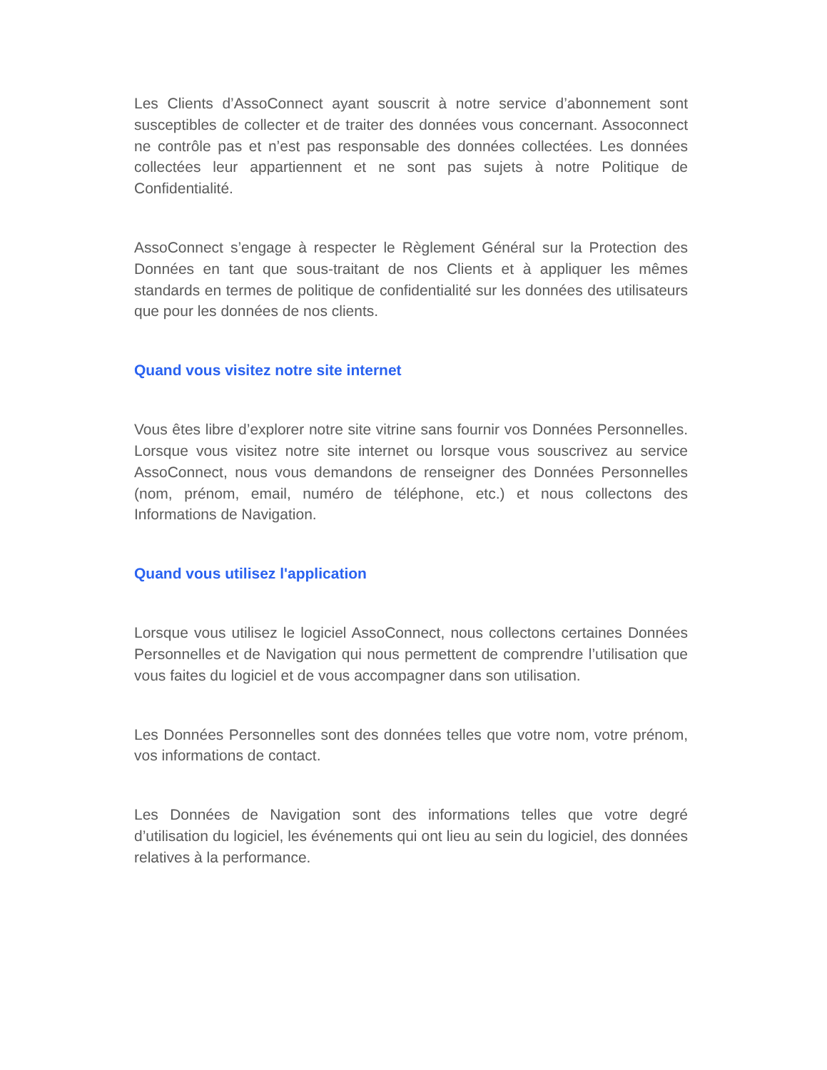Les Clients d’AssoConnect ayant souscrit à notre service d’abonnement sont susceptibles de collecter et de traiter des données vous concernant. Assoconnect ne contrôle pas et n’est pas responsable des données collectées. Les données collectées leur appartiennent et ne sont pas sujets à notre Politique de Confidentialité.
AssoConnect s’engage à respecter le Règlement Général sur la Protection des Données en tant que sous-traitant de nos Clients et à appliquer les mêmes standards en termes de politique de confidentialité sur les données des utilisateurs que pour les données de nos clients.
Quand vous visitez notre site internet
Vous êtes libre d’explorer notre site vitrine sans fournir vos Données Personnelles. Lorsque vous visitez notre site internet ou lorsque vous souscrivez au service AssoConnect, nous vous demandons de renseigner des Données Personnelles (nom, prénom, email, numéro de téléphone, etc.) et nous collectons des Informations de Navigation.
Quand vous utilisez l'application
Lorsque vous utilisez le logiciel AssoConnect, nous collectons certaines Données Personnelles et de Navigation qui nous permettent de comprendre l’utilisation que vous faites du logiciel et de vous accompagner dans son utilisation.
Les Données Personnelles sont des données telles que votre nom, votre prénom, vos informations de contact.
Les Données de Navigation sont des informations telles que votre degré d’utilisation du logiciel, les événements qui ont lieu au sein du logiciel, des données relatives à la performance.